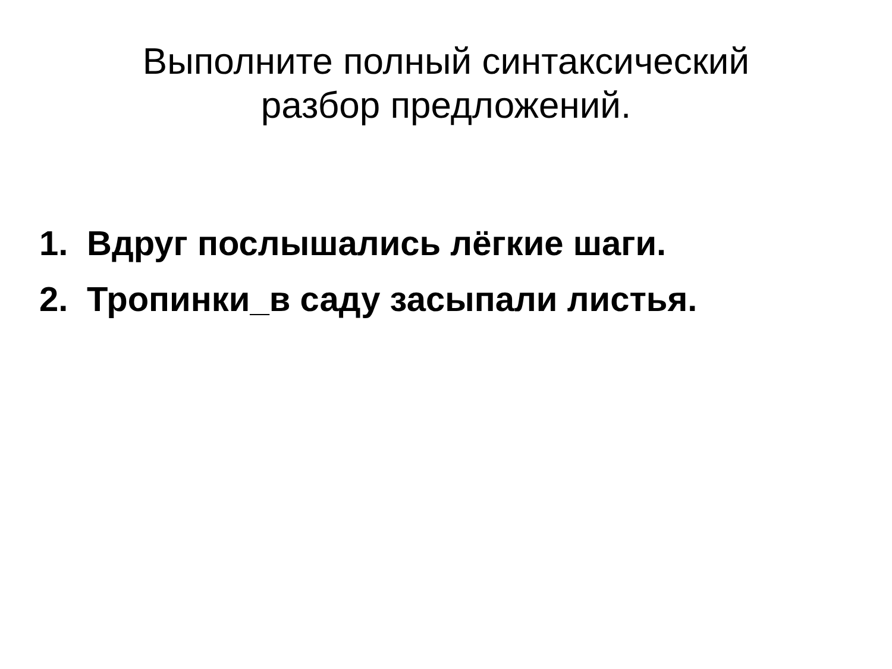Выполните полный синтаксический
разбор предложений.
1. Вдруг послышались лёгкие шаги.
2. Тропинки_в саду засыпали листья.